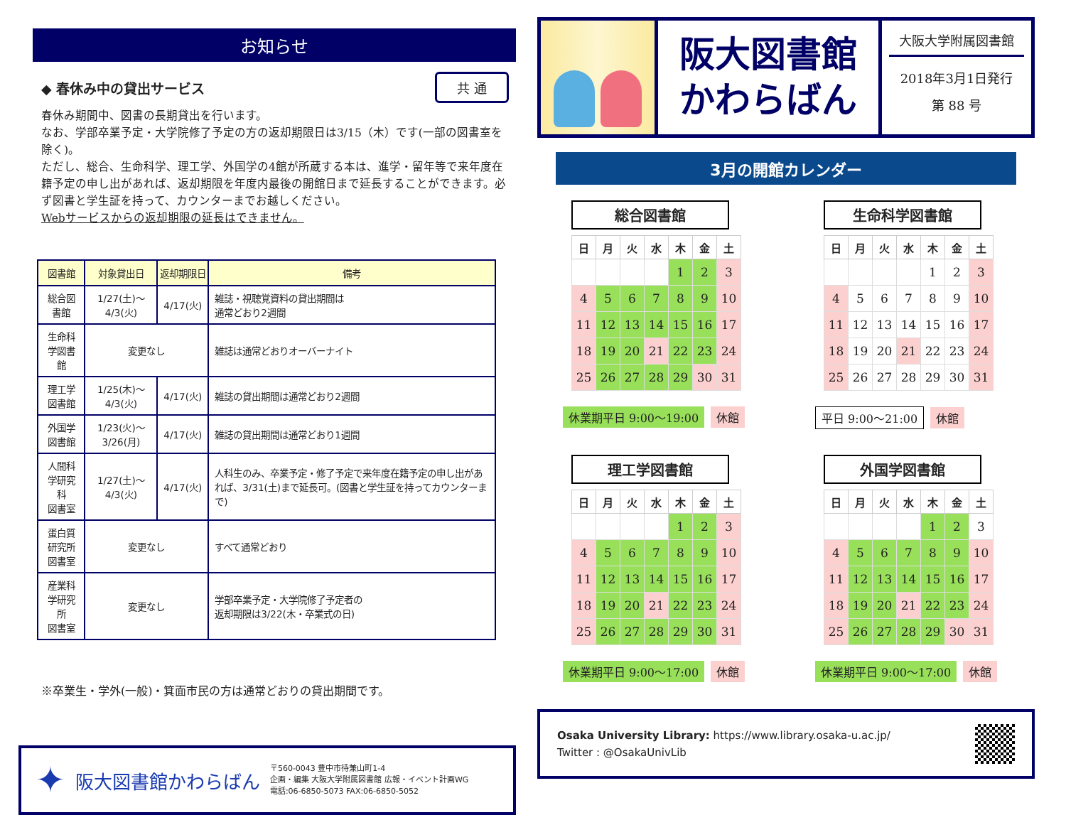お知らせ
◆ 春休み中の貸出サービス 共 通
春休み期間中、図書の長期貸出を行います。
なお、学部卒業予定・大学院修了予定の方の返却期限日は3/15（木）です(一部の図書室を除く)。
ただし、総合、生命科学、理工学、外国学の4館が所蔵する本は、進学・留年等で来年度在籍予定の申し出があれば、返却期限を年度内最後の開館日まで延長することができます。必ず図書と学生証を持って、カウンターまでお越しください。
Webサービスからの返却期限の延長はできません。
| 図書館 | 対象貸出日 | 返却期限日 | 備考 |
| --- | --- | --- | --- |
| 総合図書館 | 1/27(土)～4/3(火) | 4/17(火) | 雑誌・視聴覚資料の貸出期間は 通常どおり2週間 |
| 生命科学図書館 | 変更なし | | 雑誌は通常どおりオーバーナイト |
| 理工学図書館 | 1/25(木)～4/3(火) | 4/17(火) | 雑誌の貸出期間は通常どおり2週間 |
| 外国学図書館 | 1/23(火)～3/26(月) | 4/17(火) | 雑誌の貸出期間は通常どおり1週間 |
| 人間科学研究科 図書室 | 1/27(土)～4/3(火) | 4/17(火) | 人科生のみ、卒業予定・修了予定で来年度在籍予定の申し出があれば、3/31(土)まで延長可。(図書と学生証を持ってカウンターまで) |
| 蛋白質研究所 図書室 | 変更なし | | すべて通常どおり |
| 産業科学研究所 図書室 | 変更なし | | 学部卒業予定・大学院修了予定者の 返却期限は3/22(木・卒業式の日) |
※卒業生・学外(一般)・箕面市民の方は通常どおりの貸出期間です。
✦ 阪大図書館かわらばん
〒560-0043 豊中市待兼山町1-4
企画・編集 大阪大学附属図書館 広報・イベント計画WG
電話:06-6850-5073 FAX:06-6850-5052
阪大図書館
かわらばん
大阪大学附属図書館
2018年3月1日発行
第 88 号
3月の開館カレンダー
総合図書館
| 日 | 月 | 火 | 水 | 木 | 金 | 土 |
| --- | --- | --- | --- | --- | --- | --- |
| | | | | 1 | 2 | 3 |
| 4 | 5 | 6 | 7 | 8 | 9 | 10 |
| 11 | 12 | 13 | 14 | 15 | 16 | 17 |
| 18 | 19 | 20 | 21 | 22 | 23 | 24 |
| 25 | 26 | 27 | 28 | 29 | 30 | 31 |
休業期平日 9:00～19:00 休館
生命科学図書館
| 日 | 月 | 火 | 水 | 木 | 金 | 土 |
| --- | --- | --- | --- | --- | --- | --- |
| | | | | 1 | 2 | 3 |
| 4 | 5 | 6 | 7 | 8 | 9 | 10 |
| 11 | 12 | 13 | 14 | 15 | 16 | 17 |
| 18 | 19 | 20 | 21 | 22 | 23 | 24 |
| 25 | 26 | 27 | 28 | 29 | 30 | 31 |
平日 9:00～21:00 休館
理工学図書館
| 日 | 月 | 火 | 水 | 木 | 金 | 土 |
| --- | --- | --- | --- | --- | --- | --- |
| | | | | 1 | 2 | 3 |
| 4 | 5 | 6 | 7 | 8 | 9 | 10 |
| 11 | 12 | 13 | 14 | 15 | 16 | 17 |
| 18 | 19 | 20 | 21 | 22 | 23 | 24 |
| 25 | 26 | 27 | 28 | 29 | 30 | 31 |
休業期平日 9:00～17:00 休館
外国学図書館
| 日 | 月 | 火 | 水 | 木 | 金 | 土 |
| --- | --- | --- | --- | --- | --- | --- |
| | | | | 1 | 2 | 3 |
| 4 | 5 | 6 | 7 | 8 | 9 | 10 |
| 11 | 12 | 13 | 14 | 15 | 16 | 17 |
| 18 | 19 | 20 | 21 | 22 | 23 | 24 |
| 25 | 26 | 27 | 28 | 29 | 30 | 31 |
休業期平日 9:00～17:00 休館
Osaka University Library: https://www.library.osaka-u.ac.jp/
Twitter : @OsakaUnivLib